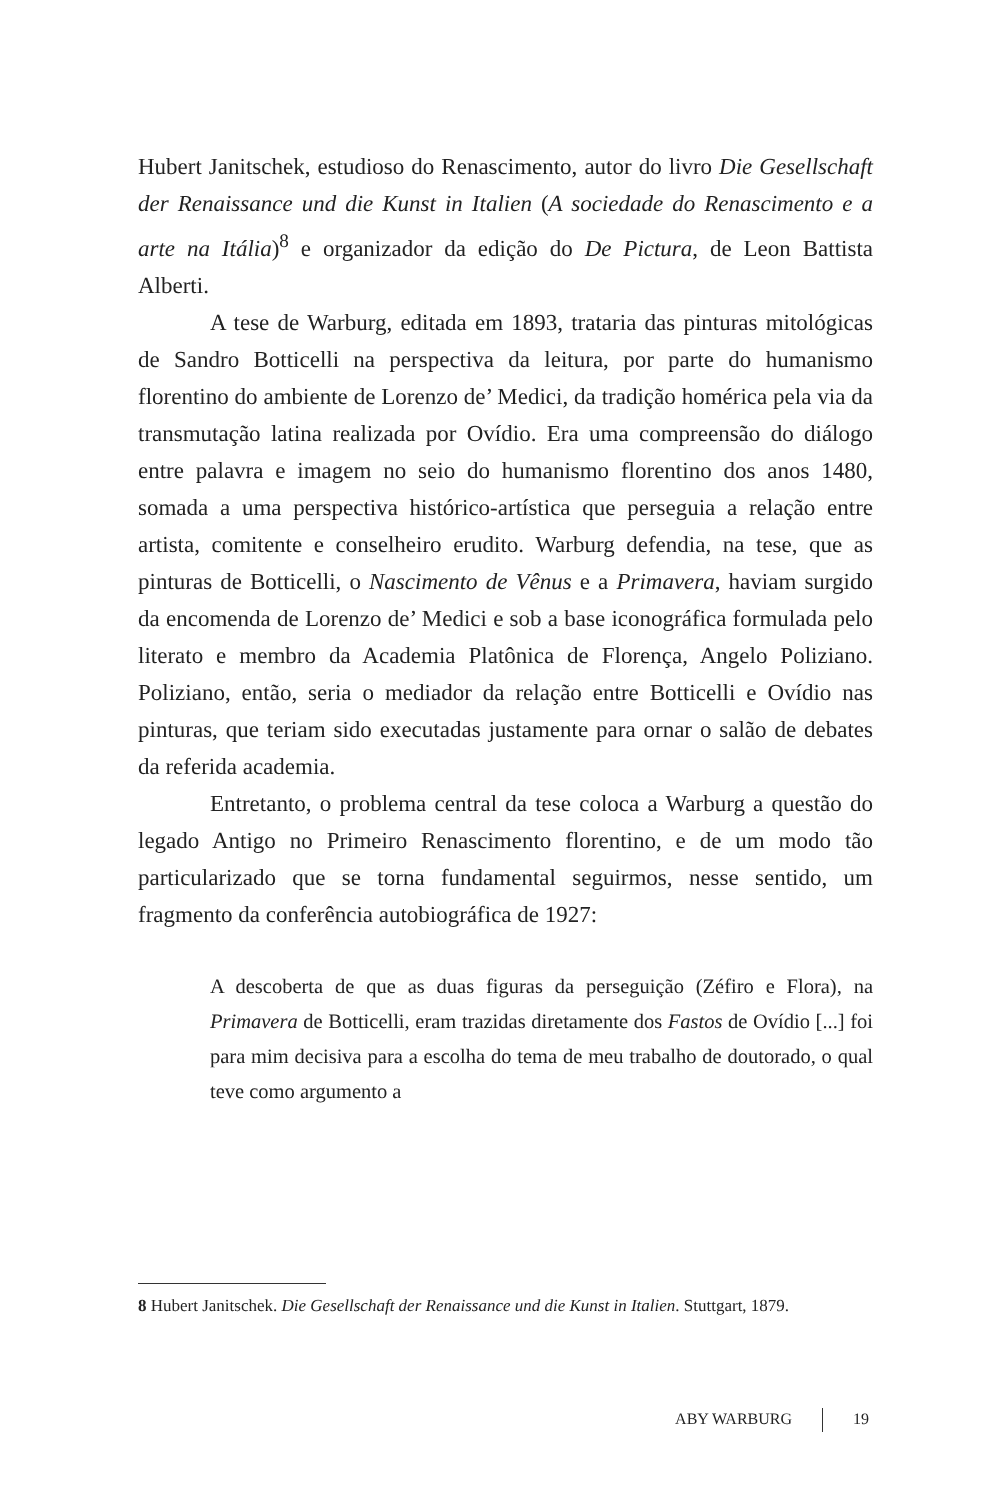Hubert Janitschek, estudioso do Renascimento, autor do livro Die Gesellschaft der Renaissance und die Kunst in Italien (A sociedade do Renascimento e a arte na Itália)<sup>8</sup> e organizador da edição do De Pictura, de Leon Battista Alberti.
A tese de Warburg, editada em 1893, trataria das pinturas mitológicas de Sandro Botticelli na perspectiva da leitura, por parte do humanismo florentino do ambiente de Lorenzo de’ Medici, da tradição homérica pela via da transmutação latina realizada por Ovídio. Era uma compreensão do diálogo entre palavra e imagem no seio do humanismo florentino dos anos 1480, somada a uma perspectiva histórico-artística que perseguia a relação entre artista, comitente e conselheiro erudito. Warburg defendia, na tese, que as pinturas de Botticelli, o Nascimento de Vênus e a Primavera, haviam surgido da encomenda de Lorenzo de’ Medici e sob a base iconográfica formulada pelo literato e membro da Academia Platônica de Florença, Angelo Poliziano. Poliziano, então, seria o mediador da relação entre Botticelli e Ovídio nas pinturas, que teriam sido executadas justamente para ornar o salão de debates da referida academia.
Entretanto, o problema central da tese coloca a Warburg a questão do legado Antigo no Primeiro Renascimento florentino, e de um modo tão particularizado que se torna fundamental seguirmos, nesse sentido, um fragmento da conferência autobiográfica de 1927:
A descoberta de que as duas figuras da perseguição (Zéfiro e Flora), na Primavera de Botticelli, eram trazidas diretamente dos Fastos de Ovídio [...] foi para mim decisiva para a escolha do tema de meu trabalho de doutorado, o qual teve como argumento a
8 Hubert Janitschek. Die Gesellschaft der Renaissance und die Kunst in Italien. Stuttgart, 1879.
ABY WARBURG 19